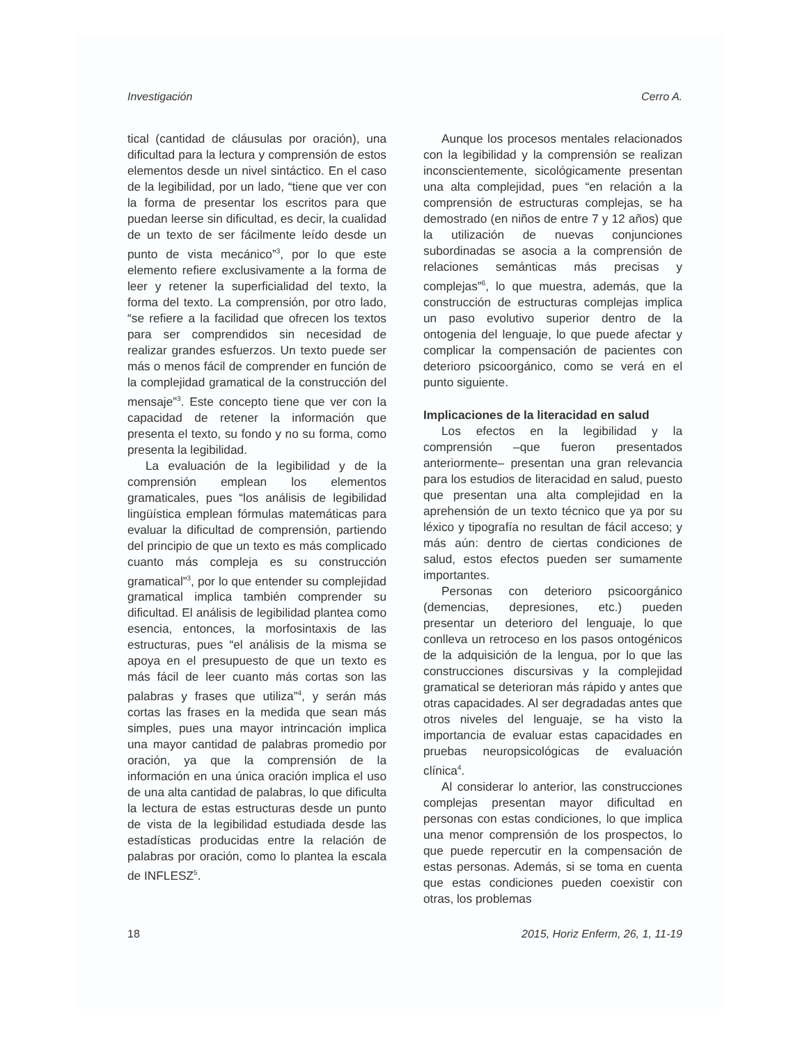Investigación Cerro A.
tical (cantidad de cláusulas por oración), una dificultad para la lectura y comprensión de estos elementos desde un nivel sintáctico. En el caso de la legibilidad, por un lado, “tiene que ver con la forma de presentar los escritos para que puedan leerse sin dificultad, es decir, la cualidad de un texto de ser fácilmente leído desde un punto de vista mecánico”<sup>3</sup>, por lo que este elemento refiere exclusivamente a la forma de leer y retener la superficialidad del texto, la forma del texto. La comprensión, por otro lado, “se refiere a la facilidad que ofrecen los textos para ser comprendidos sin necesidad de realizar grandes esfuerzos. Un texto puede ser más o menos fácil de comprender en función de la complejidad gramatical de la construcción del mensaje”<sup>3</sup>. Este concepto tiene que ver con la capacidad de retener la información que presenta el texto, su fondo y no su forma, como presenta la legibilidad.
La evaluación de la legibilidad y de la comprensión emplean los elementos gramaticales, pues “los análisis de legibilidad lingüística emplean fórmulas matemáticas para evaluar la dificultad de comprensión, partiendo del principio de que un texto es más complicado cuanto más compleja es su construcción gramatical”<sup>3</sup>, por lo que entender su complejidad gramatical implica también comprender su dificultad. El análisis de legibilidad plantea como esencia, entonces, la morfosintaxis de las estructuras, pues “el análisis de la misma se apoya en el presupuesto de que un texto es más fácil de leer cuanto más cortas son las palabras y frases que utiliza”<sup>4</sup>, y serán más cortas las frases en la medida que sean más simples, pues una mayor intrincación implica una mayor cantidad de palabras promedio por oración, ya que la comprensión de la información en una única oración implica el uso de una alta cantidad de palabras, lo que dificulta la lectura de estas estructuras desde un punto de vista de la legibilidad estudiada desde las estadísticas producidas entre la relación de palabras por oración, como lo plantea la escala de INFLESZ<sup>5</sup>.
Aunque los procesos mentales relacionados con la legibilidad y la comprensión se realizan inconscientemente, sicológicamente presentan una alta complejidad, pues “en relación a la comprensión de estructuras complejas, se ha demostrado (en niños de entre 7 y 12 años) que la utilización de nuevas conjunciones subordinadas se asocia a la comprensión de relaciones semánticas más precisas y complejas”<sup>6</sup>, lo que muestra, además, que la construcción de estructuras complejas implica un paso evolutivo superior dentro de la ontogenia del lenguaje, lo que puede afectar y complicar la compensación de pacientes con deterioro psicoorgánico, como se verá en el punto siguiente.
Implicaciones de la literacidad en salud
Los efectos en la legibilidad y la comprensión –que fueron presentados anteriormente– presentan una gran relevancia para los estudios de literacidad en salud, puesto que presentan una alta complejidad en la aprehensión de un texto técnico que ya por su léxico y tipografía no resultan de fácil acceso; y más aún: dentro de ciertas condiciones de salud, estos efectos pueden ser sumamente importantes.
Personas con deterioro psicoorgánico (demencias, depresiones, etc.) pueden presentar un deterioro del lenguaje, lo que conlleva un retroceso en los pasos ontogénicos de la adquisición de la lengua, por lo que las construcciones discursivas y la complejidad gramatical se deterioran más rápido y antes que otras capacidades. Al ser degradadas antes que otros niveles del lenguaje, se ha visto la importancia de evaluar estas capacidades en pruebas neuropsicológicas de evaluación clínica<sup>4</sup>.
Al considerar lo anterior, las construcciones complejas presentan mayor dificultad en personas con estas condiciones, lo que implica una menor comprensión de los prospectos, lo que puede repercutir en la compensación de estas personas. Además, si se toma en cuenta que estas condiciones pueden coexistir con otras, los problemas
18 2015, Horiz Enferm, 26, 1, 11-19